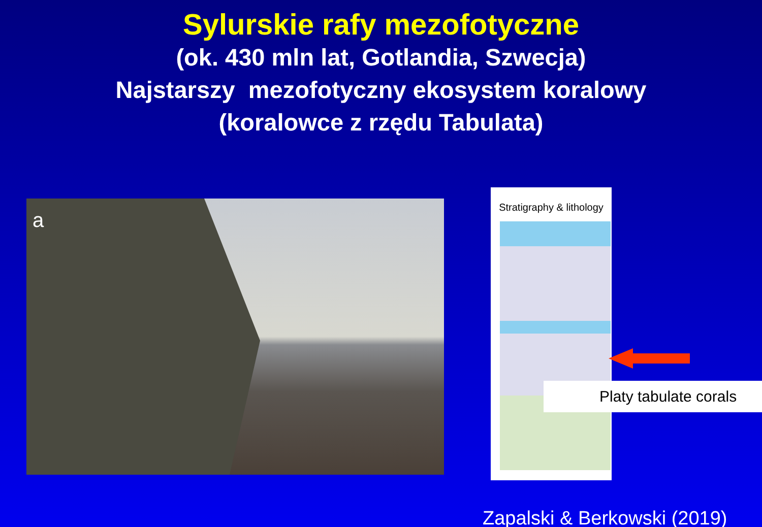Sylurskie rafy mezofotyczne
(ok. 430 mln lat, Gotlandia, Szwecja)
Najstarszy mezofotyczny ekosystem koralowy
(koralowce z rzędu Tabulata)
a
Stratigraphy & lithology
Platy tabulate corals
Zapalski & Berkowski (2019)